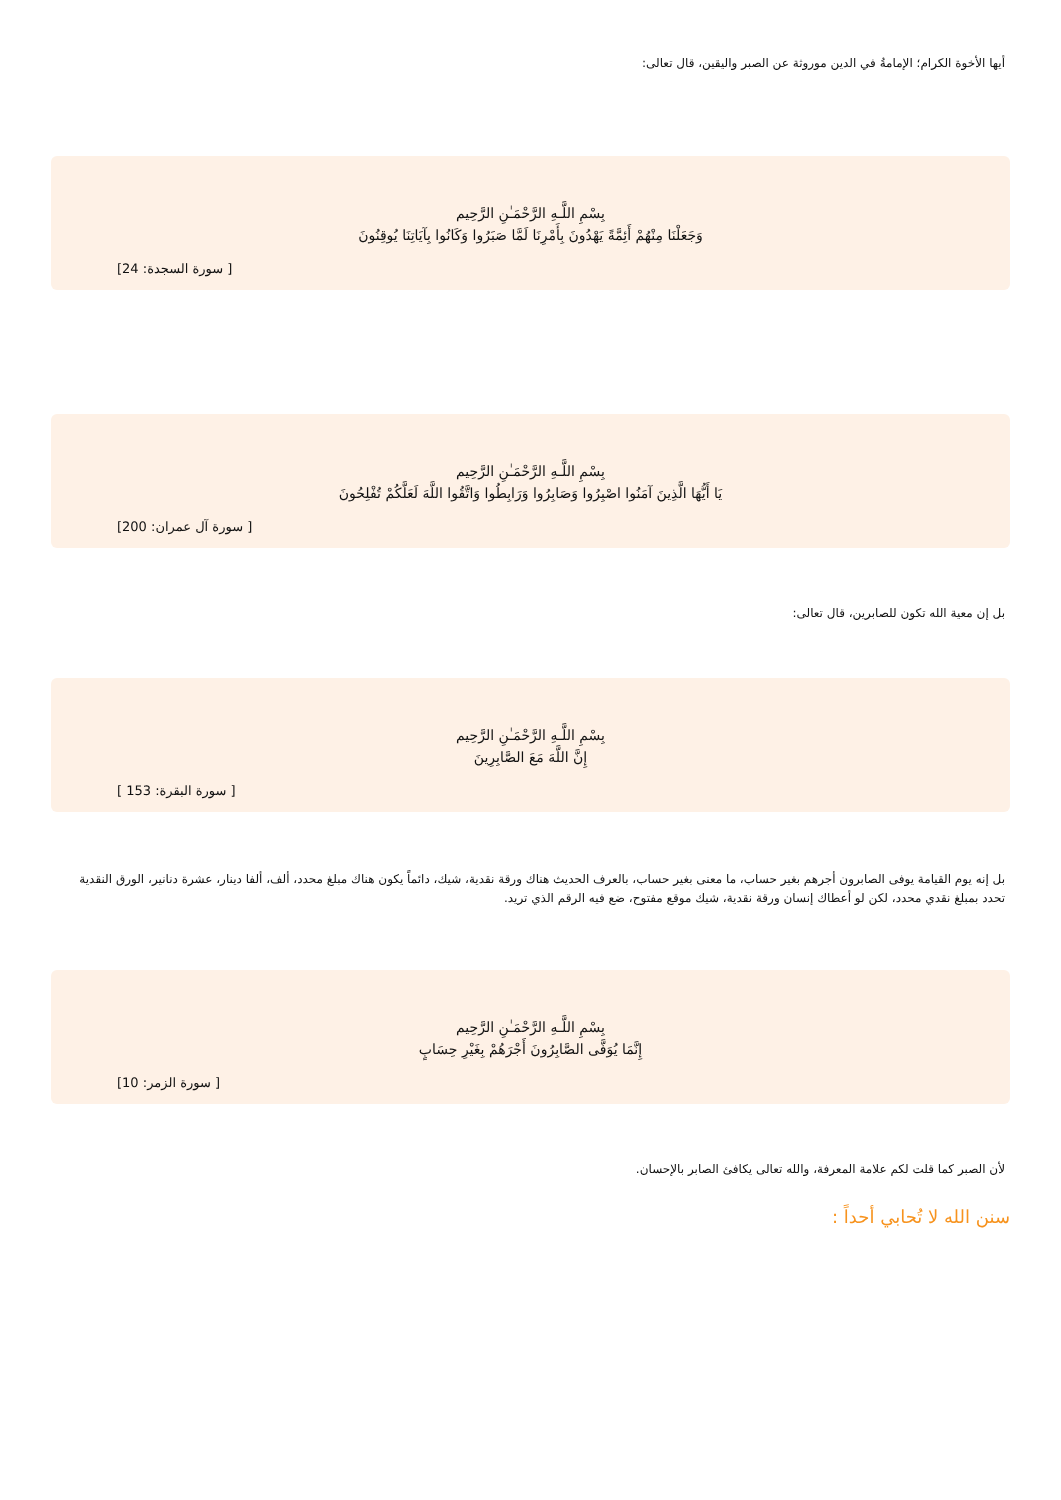أيها الأخوة الكرام؛ الإمامةُ في الدين موروثة عن الصبر واليقين، قال تعالى:
بِسْمِ اللَّـهِ الرَّحْمَـٰنِ الرَّحِيم
وَجَعَلْنَا مِنْهُمْ أَئِمَّةً يَهْدُونَ بِأَمْرِنَا لَمَّا صَبَرُوا وَكَانُوا بِآيَاتِنَا يُوقِنُونَ
[ سورة السجدة: 24]
بِسْمِ اللَّـهِ الرَّحْمَـٰنِ الرَّحِيم
يَا أَيُّهَا الَّذِينَ آمَنُوا اصْبِرُوا وَصَابِرُوا وَرَابِطُوا وَاتَّقُوا اللَّهَ لَعَلَّكُمْ تُفْلِحُونَ
[ سورة آل عمران: 200]
بل إن معية الله تكون للصابرين، قال تعالى:
بِسْمِ اللَّـهِ الرَّحْمَـٰنِ الرَّحِيم
إِنَّ اللَّهَ مَعَ الصَّابِرِينَ
[ سورة البقرة: 153 ]
بل إنه يوم القيامة يوفى الصابرون أجرهم بغير حساب، ما معنى بغير حساب، بالعرف الحديث هناك ورقة نقدية، شيك، دائماً يكون هناك مبلغ محدد، ألف، ألفا دينار، عشرة دنانير، الورق النقدية تحدد بمبلغ نقدي محدد، لكن لو أعطاك إنسان ورقة نقدية، شيك موقع مفتوح، ضع فيه الرقم الذي تريد.
بِسْمِ اللَّـهِ الرَّحْمَـٰنِ الرَّحِيم
إِنَّمَا يُوَفَّى الصَّابِرُونَ أَجْرَهُمْ بِغَيْرِ حِسَابٍ
[ سورة الزمر: 10]
لأن الصبر كما قلت لكم علامة المعرفة، والله تعالى يكافئ الصابر بالإحسان.
سنن الله لا تُحابي أحداً :